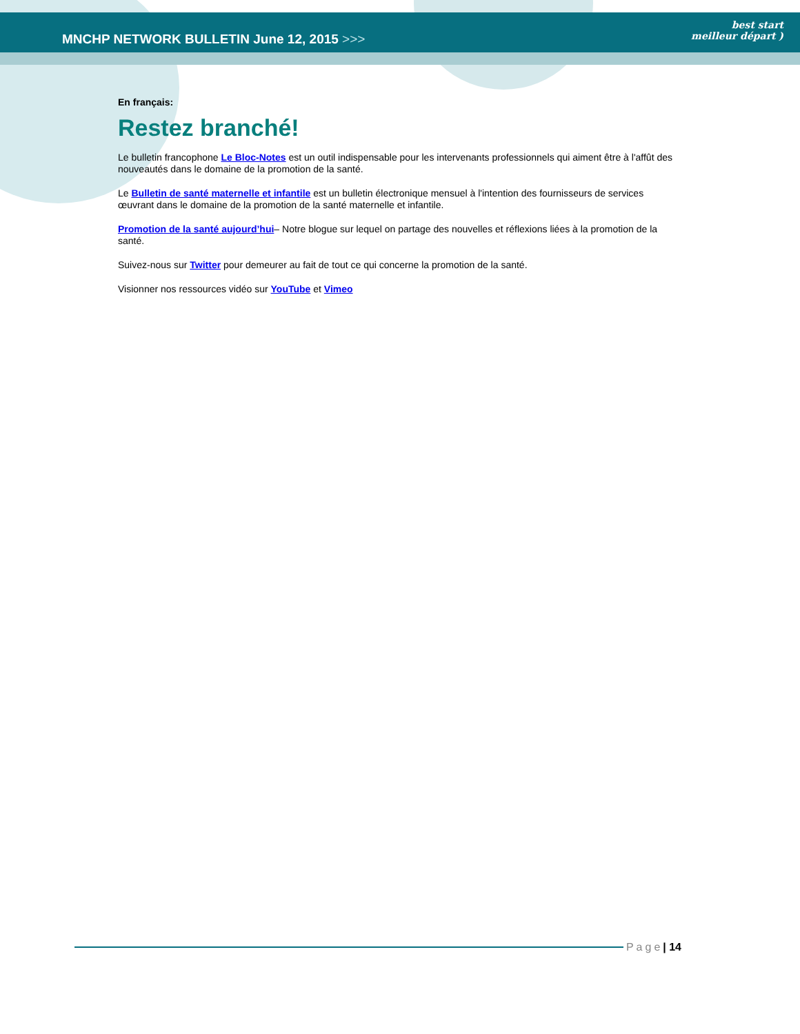MNCHP NETWORK BULLETIN June 12, 2015 >>>
best start
meilleur départ )
En français:
Restez branché!
Le bulletin francophone Le Bloc-Notes est un outil indispensable pour les intervenants professionnels qui aiment être à l'affût des nouveautés dans le domaine de la promotion de la santé.
Le Bulletin de santé maternelle et infantile est un bulletin électronique mensuel à l'intention des fournisseurs de services œuvrant dans le domaine de la promotion de la santé maternelle et infantile.
Promotion de la santé aujourd’hui– Notre blogue sur lequel on partage des nouvelles et réflexions liées à la promotion de la santé.
Suivez-nous sur Twitter pour demeurer au fait de tout ce qui concerne la promotion de la santé.
Visionner nos ressources vidéo sur YouTube et Vimeo
Page | 14